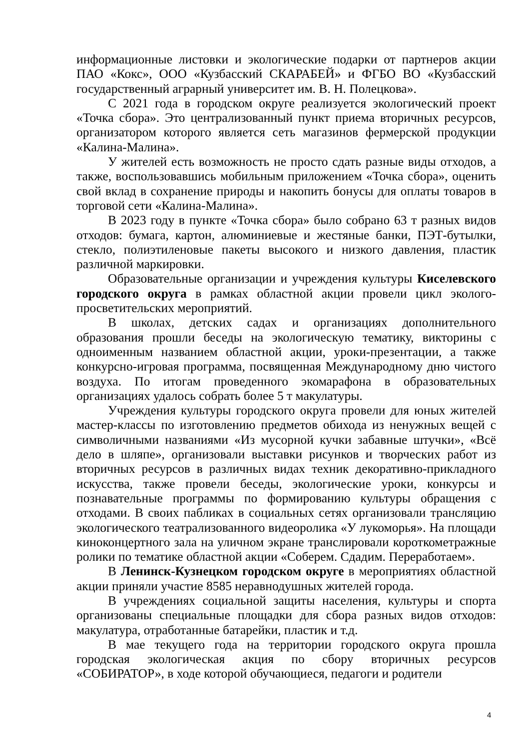информационные листовки и экологические подарки от партнеров акции ПАО «Кокс», ООО «Кузбасский СКАРАБЕЙ» и ФГБО ВО «Кузбасский государственный аграрный университет им. В. Н. Полецкова».
С 2021 года в городском округе реализуется экологический проект «Точка сбора». Это централизованный пункт приема вторичных ресурсов, организатором которого является сеть магазинов фермерской продукции «Калина-Малина».
У жителей есть возможность не просто сдать разные виды отходов, а также, воспользовавшись мобильным приложением «Точка сбора», оценить свой вклад в сохранение природы и накопить бонусы для оплаты товаров в торговой сети «Калина-Малина».
В 2023 году в пункте «Точка сбора» было собрано 63 т разных видов отходов: бумага, картон, алюминиевые и жестяные банки, ПЭТ-бутылки, стекло, полиэтиленовые пакеты высокого и низкого давления, пластик различной маркировки.
Образовательные организации и учреждения культуры Киселевского городского округа в рамках областной акции провели цикл эколого-просветительских мероприятий.
В школах, детских садах и организациях дополнительного образования прошли беседы на экологическую тематику, викторины с одноименным названием областной акции, уроки-презентации, а также конкурсно-игровая программа, посвященная Международному дню чистого воздуха. По итогам проведенного экомарафона в образовательных организациях удалось собрать более 5 т макулатуры.
Учреждения культуры городского округа провели для юных жителей мастер-классы по изготовлению предметов обихода из ненужных вещей с символичными названиями «Из мусорной кучки забавные штучки», «Всё дело в шляпе», организовали выставки рисунков и творческих работ из вторичных ресурсов в различных видах техник декоративно-прикладного искусства, также провели беседы, экологические уроки, конкурсы и познавательные программы по формированию культуры обращения с отходами. В своих пабликах в социальных сетях организовали трансляцию экологического театрализованного видеоролика «У лукоморья». На площади киноконцертного зала на уличном экране транслировали короткометражные ролики по тематике областной акции «Соберем. Сдадим. Переработаем».
В Ленинск-Кузнецком городском округе в мероприятиях областной акции приняли участие 8585 неравнодушных жителей города.
В учреждениях социальной защиты населения, культуры и спорта организованы специальные площадки для сбора разных видов отходов: макулатура, отработанные батарейки, пластик и т.д.
В мае текущего года на территории городского округа прошла городская экологическая акция по сбору вторичных ресурсов «СОБИРАТОР», в ходе которой обучающиеся, педагоги и родители
4